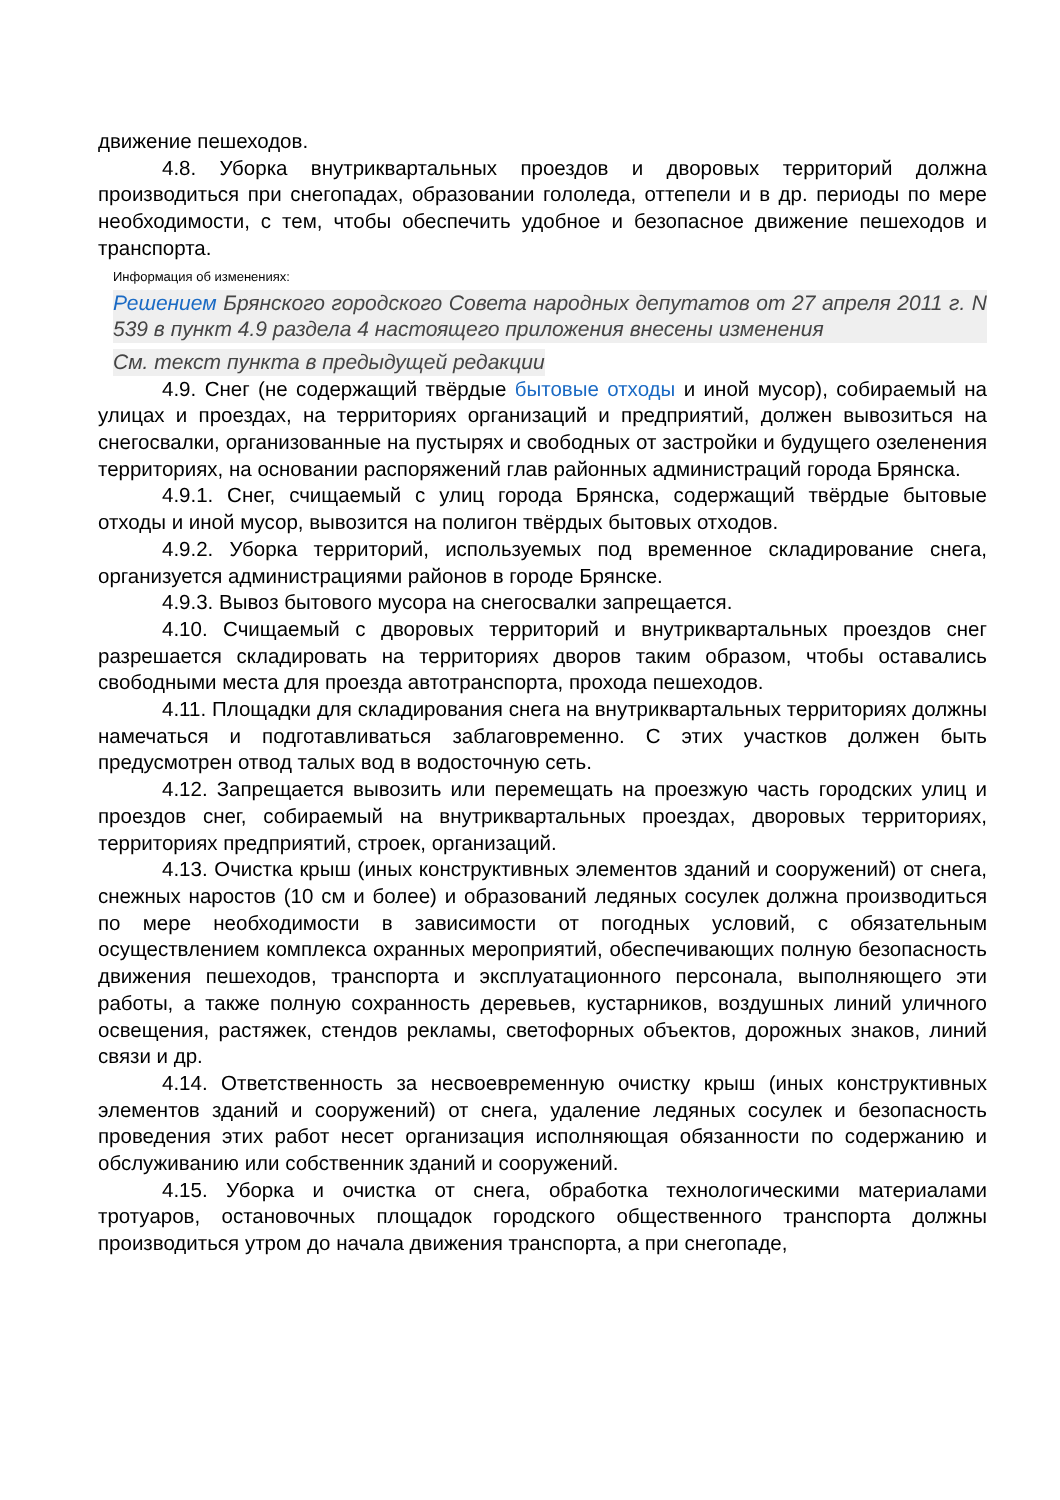движение пешеходов.
4.8. Уборка внутриквартальных проездов и дворовых территорий должна производиться при снегопадах, образовании гололеда, оттепели и в др. периоды по мере необходимости, с тем, чтобы обеспечить удобное и безопасное движение пешеходов и транспорта.
Информация об изменениях:
Решением Брянского городского Совета народных депутатов от 27 апреля 2011 г. N 539 в пункт 4.9 раздела 4 настоящего приложения внесены изменения
См. текст пункта в предыдущей редакции
4.9. Снег (не содержащий твёрдые бытовые отходы и иной мусор), собираемый на улицах и проездах, на территориях организаций и предприятий, должен вывозиться на снегосвалки, организованные на пустырях и свободных от застройки и будущего озеленения территориях, на основании распоряжений глав районных администраций города Брянска.
4.9.1. Снег, счищаемый с улиц города Брянска, содержащий твёрдые бытовые отходы и иной мусор, вывозится на полигон твёрдых бытовых отходов.
4.9.2. Уборка территорий, используемых под временное складирование снега, организуется администрациями районов в городе Брянске.
4.9.3. Вывоз бытового мусора на снегосвалки запрещается.
4.10. Счищаемый с дворовых территорий и внутриквартальных проездов снег разрешается складировать на территориях дворов таким образом, чтобы оставались свободными места для проезда автотранспорта, прохода пешеходов.
4.11. Площадки для складирования снега на внутриквартальных территориях должны намечаться и подготавливаться заблаговременно. С этих участков должен быть предусмотрен отвод талых вод в водосточную сеть.
4.12. Запрещается вывозить или перемещать на проезжую часть городских улиц и проездов снег, собираемый на внутриквартальных проездах, дворовых территориях, территориях предприятий, строек, организаций.
4.13. Очистка крыш (иных конструктивных элементов зданий и сооружений) от снега, снежных наростов (10 см и более) и образований ледяных сосулек должна производиться по мере необходимости в зависимости от погодных условий, с обязательным осуществлением комплекса охранных мероприятий, обеспечивающих полную безопасность движения пешеходов, транспорта и эксплуатационного персонала, выполняющего эти работы, а также полную сохранность деревьев, кустарников, воздушных линий уличного освещения, растяжек, стендов рекламы, светофорных объектов, дорожных знаков, линий связи и др.
4.14. Ответственность за несвоевременную очистку крыш (иных конструктивных элементов зданий и сооружений) от снега, удаление ледяных сосулек и безопасность проведения этих работ несет организация исполняющая обязанности по содержанию и обслуживанию или собственник зданий и сооружений.
4.15. Уборка и очистка от снега, обработка технологическими материалами тротуаров, остановочных площадок городского общественного транспорта должны производиться утром до начала движения транспорта, а при снегопаде,